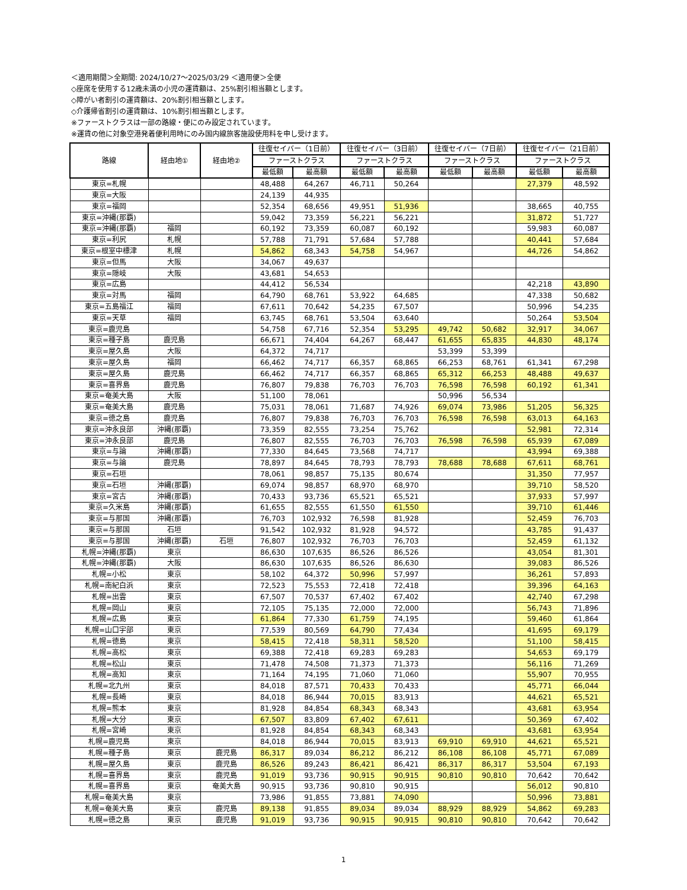＜適用期間＞全期間: 2024/10/27～2025/03/29 ＜適用便＞全便
◇座席を使用する12歳未満の小児の運賃額は、25%割引相当額とします。
◇障がい者割引の運賃額は、20%割引相当額とします。
◇介護帰省割引の運賃額は、10%割引相当額とします。
※ファーストクラスは一部の路線・便にのみ設定されています。
※運賃の他に対象空港発着便利用時にのみ国内線旅客施設使用料を申し受けます。
| 路線 | 経由地① | 経由地② | 往復セイバー（1日前） | | 往復セイバー（3日前） | | 往復セイバー（7日前） | | 往復セイバー（21日前） | |
| --- | --- | --- | --- | --- | --- | --- | --- | --- | --- | --- |
| | | | ファーストクラス | | ファーストクラス | | ファーストクラス | | ファーストクラス | |
| | | | 最低額 | 最高額 | 最低額 | 最高額 | 最低額 | 最高額 | 最低額 | 最高額 |
| 東京=札幌 | | | 48,488 | 64,267 | 46,711 | 50,264 | | | 27,379 | 48,592 |
| 東京=大阪 | | | 24,139 | 44,935 | | | | | | |
| 東京=福岡 | | | 52,354 | 68,656 | 49,951 | 51,936 | | | 38,665 | 40,755 |
| 東京=沖縄(那覇) | | | 59,042 | 73,359 | 56,221 | 56,221 | | | 31,872 | 51,727 |
| 東京=沖縄(那覇) | 福岡 | | 60,192 | 73,359 | 60,087 | 60,192 | | | 59,983 | 60,087 |
| 東京=利尻 | 札幌 | | 57,788 | 71,791 | 57,684 | 57,788 | | | 40,441 | 57,684 |
| 東京=根室中標津 | 札幌 | | 54,862 | 68,343 | 54,758 | 54,967 | | | 44,726 | 54,862 |
| 東京=但馬 | 大阪 | | 34,067 | 49,637 | | | | | | |
| 東京=隠岐 | 大阪 | | 43,681 | 54,653 | | | | | | |
| 東京=広島 | | | 44,412 | 56,534 | | | | | 42,218 | 43,890 |
| 東京=対馬 | 福岡 | | 64,790 | 68,761 | 53,922 | 64,685 | | | 47,338 | 50,682 |
| 東京=五島福江 | 福岡 | | 67,611 | 70,642 | 54,235 | 67,507 | | | 50,996 | 54,235 |
| 東京=天草 | 福岡 | | 63,745 | 68,761 | 53,504 | 63,640 | | | 50,264 | 53,504 |
| 東京=鹿児島 | | | 54,758 | 67,716 | 52,354 | 53,295 | 49,742 | 50,682 | 32,917 | 34,067 |
| 東京=種子島 | 鹿児島 | | 66,671 | 74,404 | 64,267 | 68,447 | 61,655 | 65,835 | 44,830 | 48,174 |
| 東京=屋久島 | 大阪 | | 64,372 | 74,717 | | | 53,399 | 53,399 | | |
| 東京=屋久島 | 福岡 | | 66,462 | 74,717 | 66,357 | 68,865 | 66,253 | 68,761 | 61,341 | 67,298 |
| 東京=屋久島 | 鹿児島 | | 66,462 | 74,717 | 66,357 | 68,865 | 65,312 | 66,253 | 48,488 | 49,637 |
| 東京=喜界島 | 鹿児島 | | 76,807 | 79,838 | 76,703 | 76,703 | 76,598 | 76,598 | 60,192 | 61,341 |
| 東京=奄美大島 | 大阪 | | 51,100 | 78,061 | | | 50,996 | 56,534 | | |
| 東京=奄美大島 | 鹿児島 | | 75,031 | 78,061 | 71,687 | 74,926 | 69,074 | 73,986 | 51,205 | 56,325 |
| 東京=徳之島 | 鹿児島 | | 76,807 | 79,838 | 76,703 | 76,703 | 76,598 | 76,598 | 63,013 | 64,163 |
| 東京=沖永良部 | 沖縄(那覇) | | 73,359 | 82,555 | 73,254 | 75,762 | | | 52,981 | 72,314 |
| 東京=沖永良部 | 鹿児島 | | 76,807 | 82,555 | 76,703 | 76,703 | 76,598 | 76,598 | 65,939 | 67,089 |
| 東京=与論 | 沖縄(那覇) | | 77,330 | 84,645 | 73,568 | 74,717 | | | 43,994 | 69,388 |
| 東京=与論 | 鹿児島 | | 78,897 | 84,645 | 78,793 | 78,793 | 78,688 | 78,688 | 67,611 | 68,761 |
| 東京=石垣 | | | 78,061 | 98,857 | 75,135 | 80,674 | | | 31,350 | 77,957 |
| 東京=石垣 | 沖縄(那覇) | | 69,074 | 98,857 | 68,970 | 68,970 | | | 39,710 | 58,520 |
| 東京=宮古 | 沖縄(那覇) | | 70,433 | 93,736 | 65,521 | 65,521 | | | 37,933 | 57,997 |
| 東京=久米島 | 沖縄(那覇) | | 61,655 | 82,555 | 61,550 | 61,550 | | | 39,710 | 61,446 |
| 東京=与那国 | 沖縄(那覇) | | 76,703 | 102,932 | 76,598 | 81,928 | | | 52,459 | 76,703 |
| 東京=与那国 | 石垣 | | 91,542 | 102,932 | 81,928 | 94,572 | | | 43,785 | 91,437 |
| 東京=与那国 | 沖縄(那覇) | 石垣 | 76,807 | 102,932 | 76,703 | 76,703 | | | 52,459 | 61,132 |
| 札幌=沖縄(那覇) | 東京 | | 86,630 | 107,635 | 86,526 | 86,526 | | | 43,054 | 81,301 |
| 札幌=沖縄(那覇) | 大阪 | | 86,630 | 107,635 | 86,526 | 86,630 | | | 39,083 | 86,526 |
| 札幌=小松 | 東京 | | 58,102 | 64,372 | 50,996 | 57,997 | | | 36,261 | 57,893 |
| 札幌=南紀白浜 | 東京 | | 72,523 | 75,553 | 72,418 | 72,418 | | | 39,396 | 64,163 |
| 札幌=出雲 | 東京 | | 67,507 | 70,537 | 67,402 | 67,402 | | | 42,740 | 67,298 |
| 札幌=岡山 | 東京 | | 72,105 | 75,135 | 72,000 | 72,000 | | | 56,743 | 71,896 |
| 札幌=広島 | 東京 | | 61,864 | 77,330 | 61,759 | 74,195 | | | 59,460 | 61,864 |
| 札幌=山口宇部 | 東京 | | 77,539 | 80,569 | 64,790 | 77,434 | | | 41,695 | 69,179 |
| 札幌=徳島 | 東京 | | 58,415 | 72,418 | 58,311 | 58,520 | | | 51,100 | 58,415 |
| 札幌=高松 | 東京 | | 69,388 | 72,418 | 69,283 | 69,283 | | | 54,653 | 69,179 |
| 札幌=松山 | 東京 | | 71,478 | 74,508 | 71,373 | 71,373 | | | 56,116 | 71,269 |
| 札幌=高知 | 東京 | | 71,164 | 74,195 | 71,060 | 71,060 | | | 55,907 | 70,955 |
| 札幌=北九州 | 東京 | | 84,018 | 87,571 | 70,433 | 70,433 | | | 45,771 | 66,044 |
| 札幌=長崎 | 東京 | | 84,018 | 86,944 | 70,015 | 83,913 | | | 44,621 | 65,521 |
| 札幌=熊本 | 東京 | | 81,928 | 84,854 | 68,343 | 68,343 | | | 43,681 | 63,954 |
| 札幌=大分 | 東京 | | 67,507 | 83,809 | 67,402 | 67,611 | | | 50,369 | 67,402 |
| 札幌=宮崎 | 東京 | | 81,928 | 84,854 | 68,343 | 68,343 | | | 43,681 | 63,954 |
| 札幌=鹿児島 | 東京 | | 84,018 | 86,944 | 70,015 | 83,913 | 69,910 | 69,910 | 44,621 | 65,521 |
| 札幌=種子島 | 東京 | 鹿児島 | 86,317 | 89,034 | 86,212 | 86,212 | 86,108 | 86,108 | 45,771 | 67,089 |
| 札幌=屋久島 | 東京 | 鹿児島 | 86,526 | 89,243 | 86,421 | 86,421 | 86,317 | 86,317 | 53,504 | 67,193 |
| 札幌=喜界島 | 東京 | 鹿児島 | 91,019 | 93,736 | 90,915 | 90,915 | 90,810 | 90,810 | 70,642 | 70,642 |
| 札幌=喜界島 | 東京 | 奄美大島 | 90,915 | 93,736 | 90,810 | 90,915 | | | 56,012 | 90,810 |
| 札幌=奄美大島 | 東京 | | 73,986 | 91,855 | 73,881 | 74,090 | | | 50,996 | 73,881 |
| 札幌=奄美大島 | 東京 | 鹿児島 | 89,138 | 91,855 | 89,034 | 89,034 | 88,929 | 88,929 | 54,862 | 69,283 |
| 札幌=徳之島 | 東京 | 鹿児島 | 91,019 | 93,736 | 90,915 | 90,915 | 90,810 | 90,810 | 70,642 | 70,642 |
1